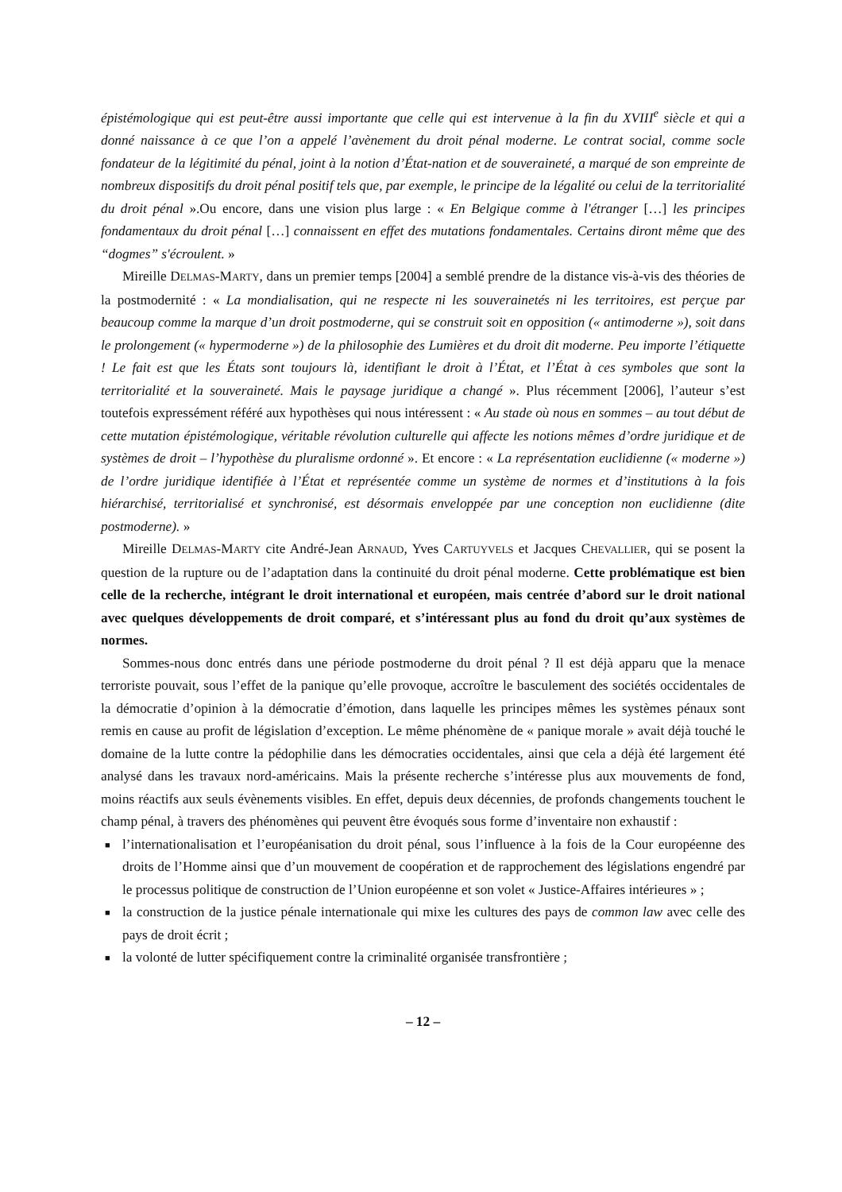épistémologique qui est peut-être aussi importante que celle qui est intervenue à la fin du XVIII<sup>e</sup> siècle et qui a donné naissance à ce que l’on a appelé l’avènement du droit pénal moderne. Le contrat social, comme socle fondateur de la légitimité du pénal, joint à la notion d’État-nation et de souveraineté, a marqué de son empreinte de nombreux dispositifs du droit pénal positif tels que, par exemple, le principe de la légalité ou celui de la territorialité du droit pénal ».Ou encore, dans une vision plus large : « En Belgique comme à l'étranger […] les principes fondamentaux du droit pénal […] connaissent en effet des mutations fondamentales. Certains diront même que des “dogmes” s'écroulent. »
Mireille DELMAS-MARTY, dans un premier temps [2004] a semblé prendre de la distance vis-à-vis des théories de la postmodernité : « La mondialisation, qui ne respecte ni les souverainetés ni les territoires, est perçue par beaucoup comme la marque d’un droit postmoderne, qui se construit soit en opposition (« antimoderne »), soit dans le prolongement (« hypermoderne ») de la philosophie des Lumières et du droit dit moderne. Peu importe l’étiquette ! Le fait est que les États sont toujours là, identifiant le droit à l’État, et l’État à ces symboles que sont la territorialité et la souveraineté. Mais le paysage juridique a changé ». Plus récemment [2006], l’auteur s’est toutefois expressément référé aux hypothèses qui nous intéressent : « Au stade où nous en sommes – au tout début de cette mutation épistémologique, véritable révolution culturelle qui affecte les notions mêmes d’ordre juridique et de systèmes de droit – l’hypothèse du pluralisme ordonné ». Et encore : « La représentation euclidienne (« moderne ») de l’ordre juridique identifiée à l’État et représentée comme un système de normes et d’institutions à la fois hiérarchisé, territorialisé et synchronisé, est désormais enveloppée par une conception non euclidienne (dite postmoderne). »
Mireille DELMAS-MARTY cite André-Jean ARNAUD, Yves CARTUYVELS et Jacques CHEVALLIER, qui se posent la question de la rupture ou de l’adaptation dans la continuité du droit pénal moderne. Cette problématique est bien celle de la recherche, intégrant le droit international et européen, mais centrée d’abord sur le droit national avec quelques développements de droit comparé, et s’intéressant plus au fond du droit qu’aux systèmes de normes.
Sommes-nous donc entrés dans une période postmoderne du droit pénal ? Il est déjà apparu que la menace terroriste pouvait, sous l’effet de la panique qu’elle provoque, accroître le basculement des sociétés occidentales de la démocratie d’opinion à la démocratie d’émotion, dans laquelle les principes mêmes les systèmes pénaux sont remis en cause au profit de législation d’exception. Le même phénomène de « panique morale » avait déjà touché le domaine de la lutte contre la pédophilie dans les démocraties occidentales, ainsi que cela a déjà été largement été analysé dans les travaux nord-américains. Mais la présente recherche s’intéresse plus aux mouvements de fond, moins réactifs aux seuls évènements visibles. En effet, depuis deux décennies, de profonds changements touchent le champ pénal, à travers des phénomènes qui peuvent être évoqués sous forme d’inventaire non exhaustif :
■ l’internationalisation et l’européanisation du droit pénal, sous l’influence à la fois de la Cour européenne des droits de l’Homme ainsi que d’un mouvement de coopération et de rapprochement des législations engendré par le processus politique de construction de l’Union européenne et son volet « Justice-Affaires intérieures » ;
■ la construction de la justice pénale internationale qui mixe les cultures des pays de common law avec celle des pays de droit écrit ;
■ la volonté de lutter spécifiquement contre la criminalité organisée transfrontière ;
– 12 –